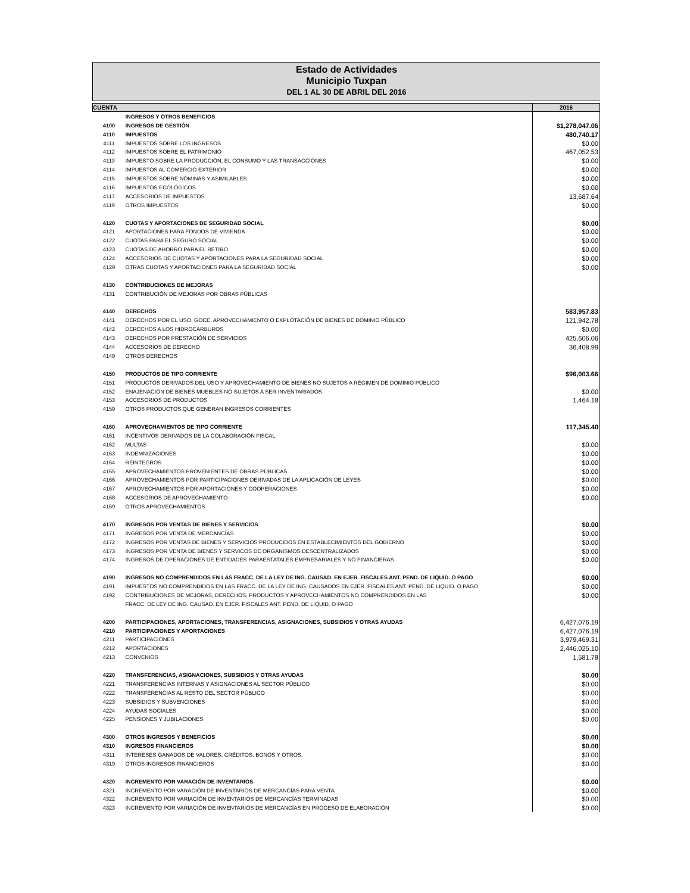Estado de Actividades
Municipio Tuxpan
DEL 1 AL 30 DE ABRIL DEL 2016
| CUENTA | | 2016 |
| --- | --- | --- |
| | INGRESOS Y OTROS BENEFICIOS | |
| 4100 | INGRESOS DE GESTIÓN | $1,278,047.06 |
| 4110 | IMPUESTOS | 480,740.17 |
| 4111 | IMPUESTOS SOBRE LOS INGRESOS | $0.00 |
| 4112 | IMPUESTOS SOBRE EL PATRIMONIO | 467,052.53 |
| 4113 | IMPUESTO SOBRE LA PRODUCCIÓN, EL CONSUMO Y LAS TRANSACCIONES | $0.00 |
| 4114 | IMPUESTOS AL COMERCIO EXTERIOR | $0.00 |
| 4115 | IMPUESTOS SOBRE NÓMINAS Y ASIMILABLES | $0.00 |
| 4116 | IMPUESTOS ECOLÓGICOS | $0.00 |
| 4117 | ACCESORIOS DE IMPUESTOS | 13,687.64 |
| 4119 | OTROS IMPUESTOS | $0.00 |
| 4120 | CUOTAS Y APORTACIONES DE SEGURIDAD SOCIAL | $0.00 |
| 4121 | APORTACIONES PARA FONDOS DE VIVIENDA | $0.00 |
| 4122 | CUOTAS PARA EL SEGURO SOCIAL | $0.00 |
| 4123 | CUOTAS DE AHORRO PARA EL RETIRO | $0.00 |
| 4124 | ACCESORIOS DE CUOTAS Y APORTACIONES PARA LA SEGURIDAD SOCIAL | $0.00 |
| 4129 | OTRAS CUOTAS Y APORTACIONES PARA LA SEGURIDAD SOCIAL | $0.00 |
| 4130 | CONTRIBUCIONES DE MEJORAS | |
| 4131 | CONTRIBUCIÓN DE MEJORAS POR OBRAS PÚBLICAS | |
| 4140 | DERECHOS | 583,957.83 |
| 4141 | DERECHOS POR EL USO, GOCE, APROVECHAMIENTO O EXPLOTACIÓN DE BIENES DE DOMINIO PÚBLICO | 121,942.78 |
| 4142 | DERECHOS A LOS HIDROCARBUROS | $0.00 |
| 4143 | DERECHOS POR PRESTACIÓN DE SERVICIOS | 425,606.06 |
| 4144 | ACCESORIOS DE DERECHO | 36,408.99 |
| 4149 | OTROS DERECHOS | |
| 4150 | PRODUCTOS DE TIPO CORRIENTE | $96,003.66 |
| 4151 | PRODUCTOS DERIVADOS DEL USO Y APROVECHAMIENTO DE BIENES NO SUJETOS A RÉGIMEN DE DOMINIO PÚBLICO | |
| 4152 | ENAJENACIÓN DE BIENES MUEBLES NO SUJETOS A SER INVENTARIADOS | $0.00 |
| 4153 | ACCESORIOS DE PRODUCTOS | 1,464.18 |
| 4159 | OTROS PRODUCTOS QUE GENERAN INGRESOS CORRIENTES | |
| 4160 | APROVECHAMIENTOS DE TIPO CORRIENTE | 117,345.40 |
| 4161 | INCENTIVOS DERIVADOS DE LA COLABORACIÓN FISCAL | |
| 4162 | MULTAS | $0.00 |
| 4163 | INDEMNIZACIONES | $0.00 |
| 4164 | REINTEGROS | $0.00 |
| 4165 | APROVECHAMIENTOS PROVENIENTES DE OBRAS PÚBLICAS | $0.00 |
| 4166 | APROVECHAMIENTOS POR PARTICIPACIONES DERIVADAS DE LA APLICACIÓN DE LEYES | $0.00 |
| 4167 | APROVECHAMIENTOS POR APORTACIONES Y COOPERACIONES | $0.00 |
| 4168 | ACCESORIOS DE APROVECHAMIENTO | $0.00 |
| 4169 | OTROS APROVECHAMIENTOS | |
| 4170 | INGRESOS POR VENTAS DE BIENES Y SERVICIOS | $0.00 |
| 4171 | INGRESOS POR VENTA DE MERCANCÍAS | $0.00 |
| 4172 | INGRESOS POR VENTAS DE BIENES Y SERVICIOS PRODUCIDOS EN ESTABLECIMIENTOS DEL GOBIERNO | $0.00 |
| 4173 | INGRESOS POR VENTA DE BIENES Y SERVICOS DE ORGANISMOS DESCENTRALIZADOS | $0.00 |
| 4174 | INGRESOS DE OPERACIONES DE ENTIDADES PARAESTATALES EMPRESARIALES Y NO FINANCIERAS | $0.00 |
| 4190 | INGRESOS NO COMPRENDIDOS EN LAS FRACC. DE LA LEY DE ING. CAUSAD. EN EJER. FISCALES ANT. PEND. DE LIQUID. O PAGO | $0.00 |
| 4191 | IMPUESTOS NO COMPRENDIDOS EN LAS FRACC. DE LA LEY DE ING. CAUSADOS EN EJER. FISCALES ANT. PEND. DE LIQUID. O PAGO | $0.00 |
| 4192 | CONTRIBUCIONES DE MEJORAS, DERECHOS, PRODUCTOS Y APROVECHAMIENTOS NO COMPRENDIDOS EN LAS | $0.00 |
| | FRACC. DE LEY DE ING. CAUSAD. EN EJER. FISCALES ANT. PEND. DE LIQUID. O PAGO | |
| 4200 | PARTICIPACIONES, APORTACIONES, TRANSFERENCIAS, ASIGNACIONES, SUBSIDIOS Y OTRAS AYUDAS | 6,427,076.19 |
| 4210 | PARTICIPACIONES Y APORTACIONES | 6,427,076.19 |
| 4211 | PARTICIPACIONES | 3,979,469.31 |
| 4212 | APORTACIONES | 2,446,025.10 |
| 4213 | CONVENIOS | 1,581.78 |
| 4220 | TRANSFERENCIAS, ASIGNACIONES, SUBSIDIOS Y OTRAS AYUDAS | $0.00 |
| 4221 | TRANSFERENCIAS INTERNAS Y ASIGNACIONES AL SECTOR PÚBLICO | $0.00 |
| 4222 | TRANSFERENCIAS AL RESTO DEL SECTOR PÚBLICO | $0.00 |
| 4223 | SUBSIDIOS Y SUBVENCIONES | $0.00 |
| 4224 | AYUDAS SOCIALES | $0.00 |
| 4225 | PENSIONES Y JUBILACIONES | $0.00 |
| 4300 | OTROS INGRESOS Y BENEFICIOS | $0.00 |
| 4310 | INGRESOS FINANCIEROS | $0.00 |
| 4311 | INTERESES GANADOS DE VALORES, CRÉDITOS, BONOS Y OTROS. | $0.00 |
| 4319 | OTROS INGRESOS FINANCIEROS | $0.00 |
| 4320 | INCREMENTO POR VARACIÓN DE INVENTARIOS | $0.00 |
| 4321 | INCREMENTO POR VARACIÓN DE INVENTARIOS DE MERCANCÍAS PARA VENTA | $0.00 |
| 4322 | INCREMENTO POR VARIACIÓN DE INVENTARIOS DE MERCANCÍAS TERMINADAS | $0.00 |
| 4323 | INCREMENTO POR VARIACIÓN DE INVENTARIOS DE MERCANCÍAS EN PROCESO DE ELABORACIÓN | $0.00 |